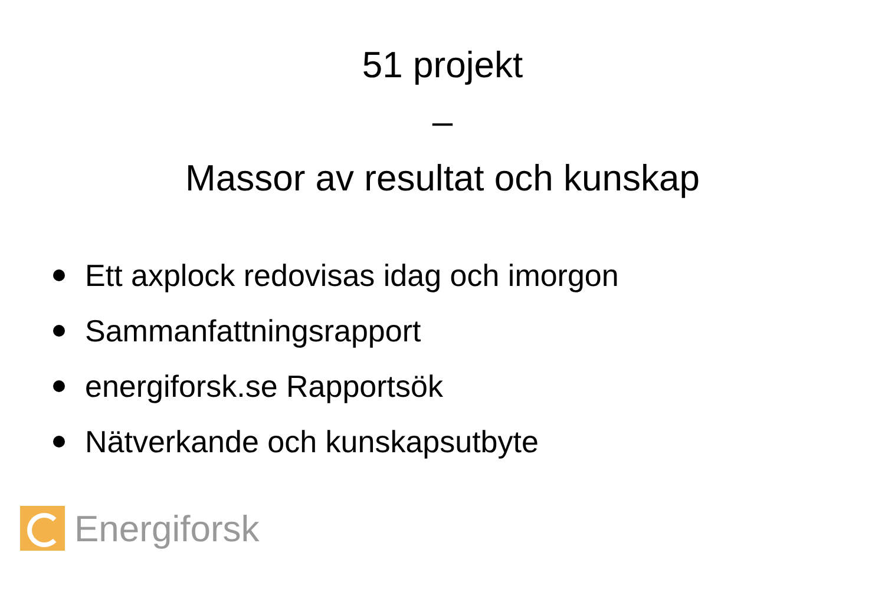51 projekt
–
Massor av resultat och kunskap
Ett axplock redovisas idag och imorgon
Sammanfattningsrapport
energiforsk.se Rapportsök
Nätverkande och kunskapsutbyte
Energiforsk